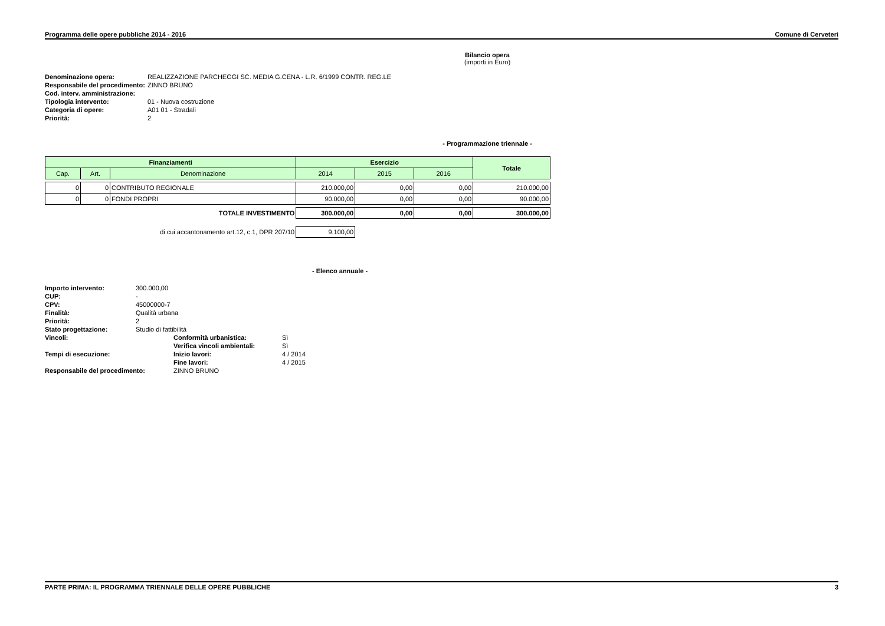Programma delle opere pubbliche 2014 - 2016 Comune di Cerveteri
Bilancio opera
(importi in Euro)
| Denominazione opera: | REALIZZAZIONE PARCHEGGI SC. MEDIA G.CENA - L.R. 6/1999 CONTR. REG.LE |
| Responsabile del procedimento: | ZINNO BRUNO |
| Cod. interv. amministrazione: | |
| Tipologia intervento: | 01 - Nuova costruzione |
| Categoria di opere: | A01 01 - Stradali |
| Priorità: | 2 |
- Programmazione triennale -
| Finanziamenti | | | Esercizio | | | Totale |
| --- | --- | --- | --- | --- | --- | --- |
| Cap. | Art. | Denominazione | 2014 | 2015 | 2016 | |
| 0 | 0 | CONTRIBUTO REGIONALE | 210.000,00 | 0,00 | 0,00 | 210.000,00 |
| 0 | 0 | FONDI PROPRI | 90.000,00 | 0,00 | 0,00 | 90.000,00 |
| TOTALE INVESTIMENTO | | | 300.000,00 | 0,00 | 0,00 | 300.000,00 |
| di cui accantonamento art.12, c.1, DPR 207/10 | | | 9.100,00 | | | |
- Elenco annuale -
| Importo intervento: | 300.000,00 | | |
| CUP: | - | | |
| CPV: | 45000000-7 | | |
| Finalità: | Qualità urbana | | |
| Priorità: | 2 | | |
| Stato progettazione: | Studio di fattibilità | | |
| Vincoli: | | Conformità urbanistica: | Sì |
| | | Verifica vincoli ambientali: | Sì |
| Tempi di esecuzione: | | Inizio lavori: | 4 / 2014 |
| | | Fine lavori: | 4 / 2015 |
| Responsabile del procedimento: | | ZINNO BRUNO | |
PARTE PRIMA: IL PROGRAMMA TRIENNALE DELLE OPERE PUBBLICHE 3